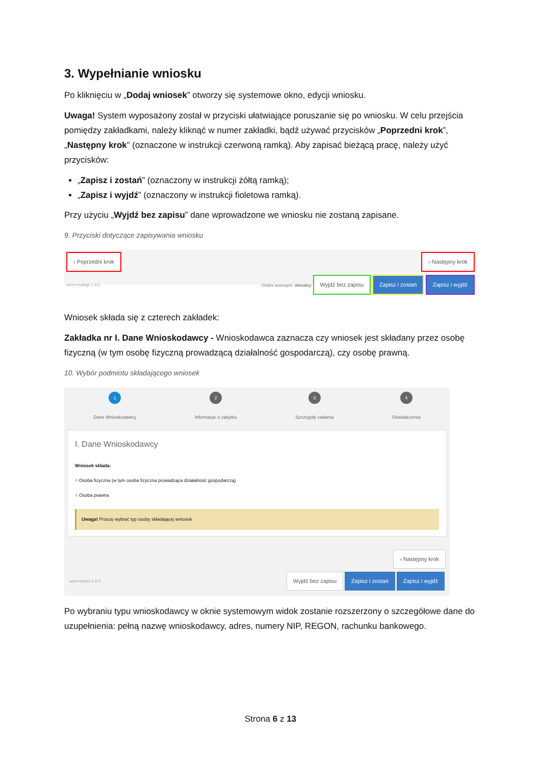3. Wypełnianie wniosku
Po kliknięciu w „Dodaj wniosek” otworzy się systemowe okno, edycji wniosku.
Uwaga! System wyposażony został w przyciski ułatwiające poruszanie się po wniosku. W celu przejścia pomiędzy zakładkami, należy kliknąć w numer zakładki, bądź używać przycisków „Poprzedni krok”, „Następny krok” (oznaczone w instrukcji czerwoną ramką). Aby zapisać bieżącą pracę, należy użyć przycisków:
„Zapisz i zostań” (oznaczony w instrukcji żółtą ramką);
„Zapisz i wyjdź” (oznaczony w instrukcji fioletowa ramką).
Przy użyciu „Wyjdź bez zapisu” dane wprowadzone we wniosku nie zostaną zapisane.
9. Przyciski dotyczące zapisywania wniosku
‹ Poprzedni krok › Następny krok
wzor-esofogr 1.0.2 Ostatni autozapis: aktualny Wyjdź bez zapisu Zapisz i zostań Zapisz i wyjdź
Wniosek składa się z czterech zakładek:
Zakładka nr I. Dane Wnioskodawcy - Wnioskodawca zaznacza czy wniosek jest składany przez osobę fizyczną (w tym osobę fizyczną prowadzącą działalność gospodarczą), czy osobę prawną.
10. Wybór podmiotu składającego wniosek
1
Dane Wnioskodawcy
2
Informacje o zabytku
3
Szczegóły zadania
4
Oświadczenia
I. Dane Wnioskodawcy
Wniosek składa:
○ Osoba fizyczna (w tym osoba fizyczna prowadząca działalność gospodarczą)
○ Osoba prawna
Uwaga! Proszę wybrać typ osoby składającej wniosek
› Następny krok
wzor-esooz 1.0.0 Wyjdź bez zapisu Zapisz i zostań Zapisz i wyjdź
Po wybraniu typu wnioskodawcy w oknie systemowym widok zostanie rozszerzony o szczegółowe dane do uzupełnienia: pełną nazwę wnioskodawcy, adres, numery NIP, REGON, rachunku bankowego.
Strona 6 z 13